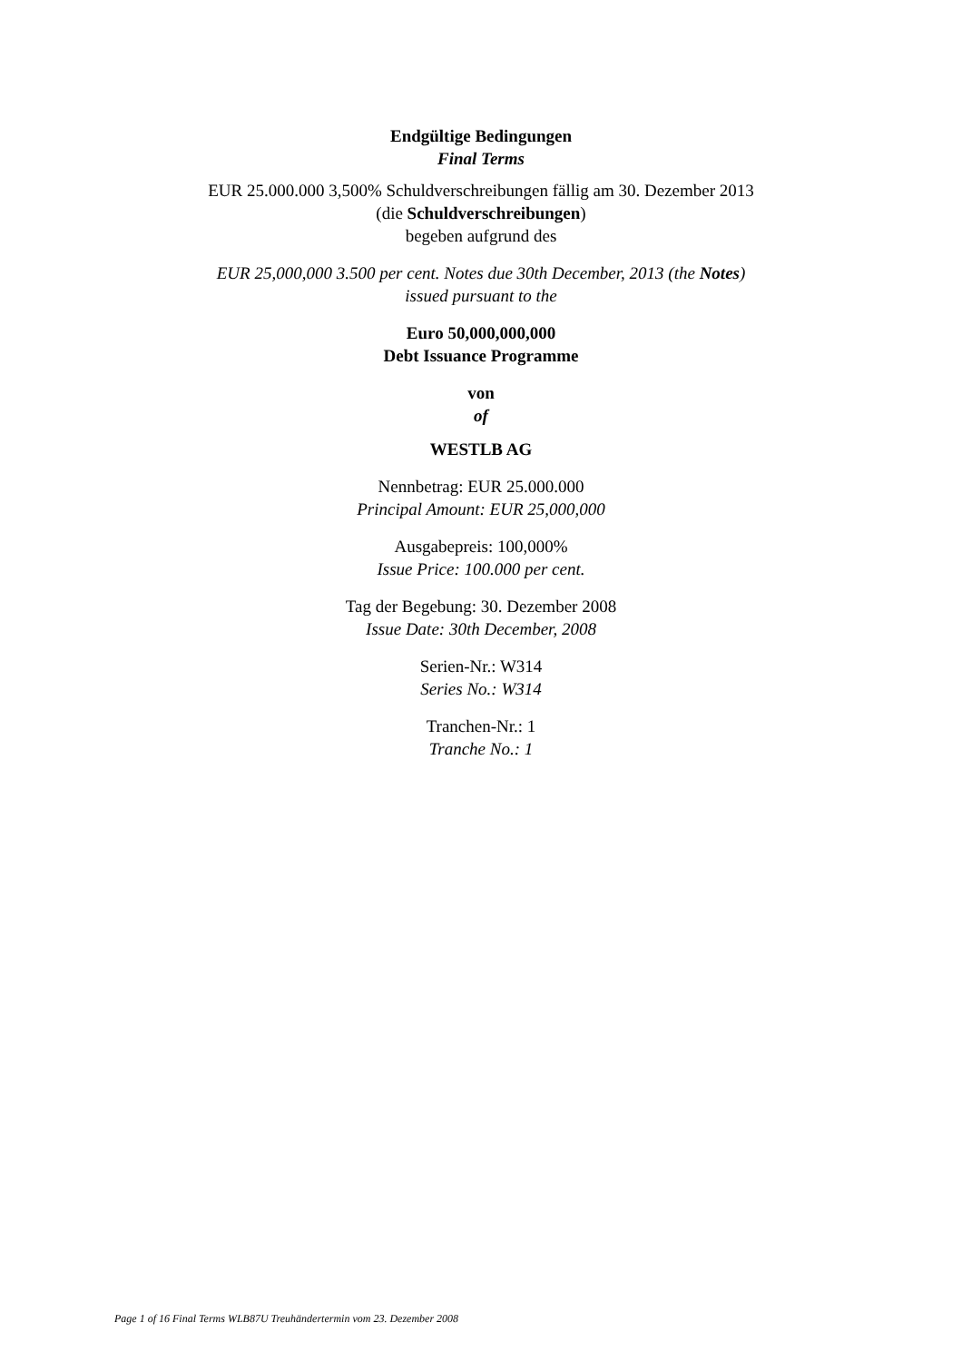Endgültige Bedingungen
Final Terms
EUR 25.000.000 3,500% Schuldverschreibungen fällig am 30. Dezember 2013
(die Schuldverschreibungen)
begeben aufgrund des
EUR 25,000,000 3.500 per cent. Notes due 30th December, 2013 (the Notes)
issued pursuant to the
Euro 50,000,000,000
Debt Issuance Programme
von
of
WESTLB AG
Nennbetrag: EUR 25.000.000
Principal Amount: EUR 25,000,000
Ausgabepreis: 100,000%
Issue Price: 100.000 per cent.
Tag der Begebung: 30. Dezember 2008
Issue Date: 30th December, 2008
Serien-Nr.: W314
Series No.: W314
Tranchen-Nr.: 1
Tranche No.: 1
Page 1 of 16 Final Terms WLB87U Treuhändertermin vom 23. Dezember 2008